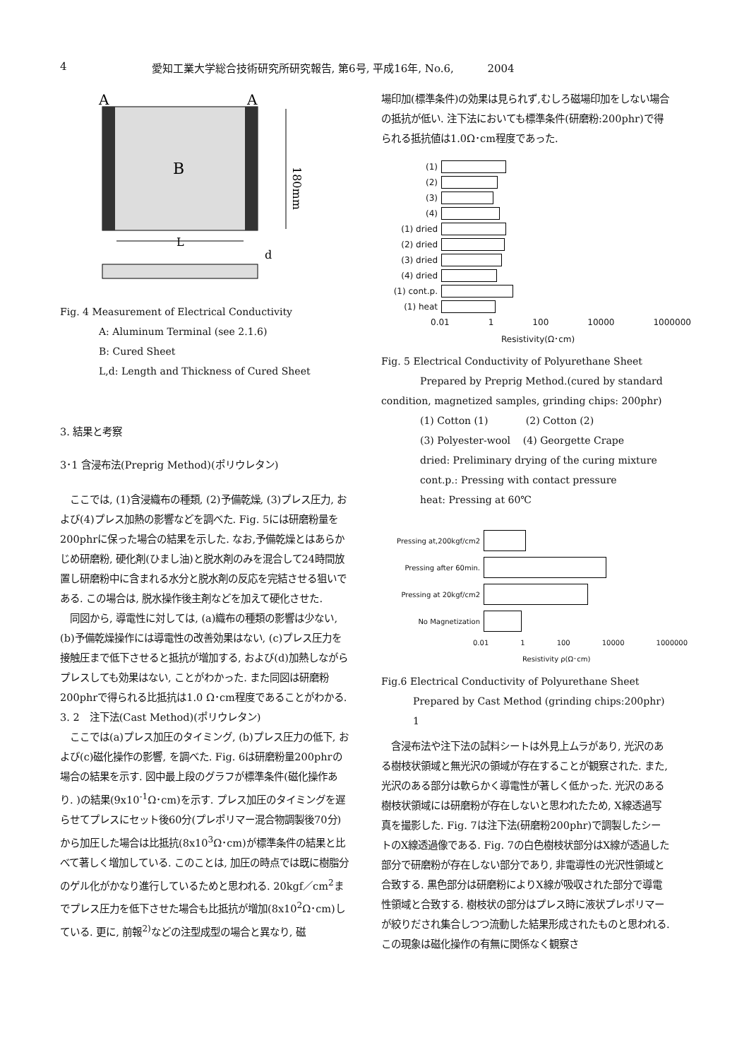4 愛知工業大学総合技術研究所研究報告, 第6号, 平成16年, No.6, 2004
A
A
B
180mm
L
d
Fig. 4 Measurement of Electrical Conductivity
A: Aluminum Terminal (see 2.1.6)
B: Cured Sheet
L,d: Length and Thickness of Cured Sheet
3. 結果と考察
3･1 含浸布法(Preprig Method)(ポリウレタン)
　ここでは, (1)含浸織布の種類, (2)予備乾燥, (3)プレス圧力, および(4)プレス加熱の影響などを調べた. Fig. 5には研磨粉量を200phrに保った場合の結果を示した. なお,予備乾燥とはあらかじめ研磨粉, 硬化剤(ひまし油)と脱水剤のみを混合して24時間放置し研磨粉中に含まれる水分と脱水剤の反応を完結させる狙いである. この場合は, 脱水操作後主剤などを加えて硬化させた.
　同図から, 導電性に対しては, (a)織布の種類の影響は少ない, (b)予備乾燥操作には導電性の改善効果はない, (c)プレス圧力を接触圧まで低下させると抵抗が増加する, および(d)加熱しながらプレスしても効果はない, ことがわかった. また同図は研磨粉200phrで得られる比抵抗は1.0 Ω･cm程度であることがわかる.
3. 2　注下法(Cast Method)(ポリウレタン)
　ここでは(a)プレス加圧のタイミング, (b)プレス圧力の低下, および(c)磁化操作の影響, を調べた. Fig. 6は研磨粉量200phrの場合の結果を示す. 図中最上段のグラフが標準条件(磁化操作あり. )の結果(9x10<sup>-1</sup>Ω･cm)を示す. プレス加圧のタイミングを遅らせてプレスにセット後60分(プレポリマー混合物調製後70分)から加圧した場合は比抵抗(8x10<sup>3</sup>Ω･cm)が標準条件の結果と比べて著しく増加している. このことは, 加圧の時点では既に樹脂分のゲル化がかなり進行しているためと思われる. 20kgf／cm<sup>2</sup>までプレス圧力を低下させた場合も比抵抗が増加(8x10<sup>2</sup>Ω･cm)している. 更に, 前報<sup>2)</sup>などの注型成型の場合と異なり, 磁
場印加(標準条件)の効果は見られず,むしろ磁場印加をしない場合の抵抗が低い. 注下法においても標準条件(研磨粉:200phr)で得られる抵抗値は1.0Ω･cm程度であった.
(1)
(2)
(3)
(4)
(1) dried
(2) dried
(3) dried
(4) dried
(1) cont.p.
(1) heat
0.01 1 100 10000 1000000
Resistivity(Ω･cm)
Fig. 5 Electrical Conductivity of Polyurethane Sheet
Prepared by Preprig Method.(cured by standard condition, magnetized samples, grinding chips: 200phr)
(1) Cotton (1) (2) Cotton (2)
(3) Polyester-wool (4) Georgette Crape
dried: Preliminary drying of the curing mixture
cont.p.: Pressing with contact pressure
heat: Pressing at 60℃
Pressing at,200kgf/cm2
Pressing after 60min.
Pressing at 20kgf/cm2
No Magnetization
0.01 1 100 10000 1000000
Resistivity ρ(Ω･cm)
Fig.6 Electrical Conductivity of Polyurethane Sheet
Prepared by Cast Method (grinding chips:200phr)
1
　含浸布法や注下法の試料シートは外見上ムラがあり, 光沢のある樹枝状領域と無光沢の領域が存在することが観察された. また, 光沢のある部分は軟らかく導電性が著しく低かった. 光沢のある樹枝状領域には研磨粉が存在しないと思われたため, X線透過写真を撮影した. Fig. 7は注下法(研磨粉200phr)で調製したシートのX線透過像である. Fig. 7の白色樹枝状部分はX線が透過した部分で研磨粉が存在しない部分であり, 非電導性の光沢性領域と合致する. 黒色部分は研磨粉によりX線が吸収された部分で導電性領域と合致する. 樹枝状の部分はプレス時に液状プレポリマーが絞りだされ集合しつつ流動した結果形成されたものと思われる. この現象は磁化操作の有無に関係なく観察さ